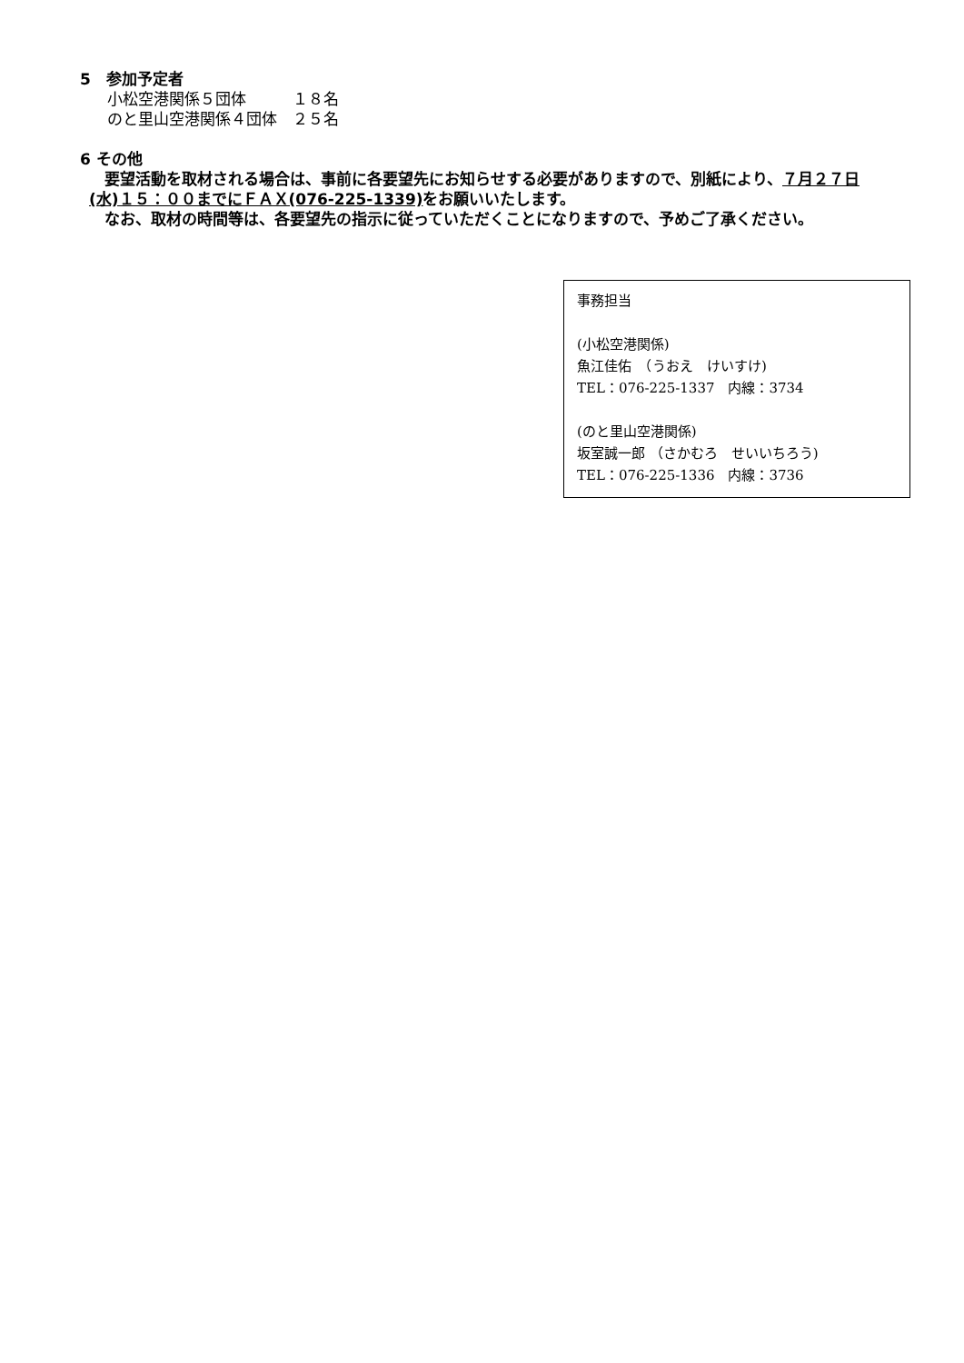5　参加予定者
小松空港関係５団体　　　１８名
のと里山空港関係４団体　２５名
6 その他
　要望活動を取材される場合は、事前に各要望先にお知らせする必要がありますので、別紙により、７月２７日(水)１５：００までにＦＡＸ(076-225-1339) をお願いいたします。
　なお、取材の時間等は、各要望先の指示に従っていただくことになりますので、予めご了承ください。
事務担当
(小松空港関係)
魚江佳佑　（うおえ　けいすけ)
TEL：076-225-1337　内線：3734
(のと里山空港関係)
坂室誠一郎 （さかむろ　せいいちろう)
TEL：076-225-1336　内線：3736